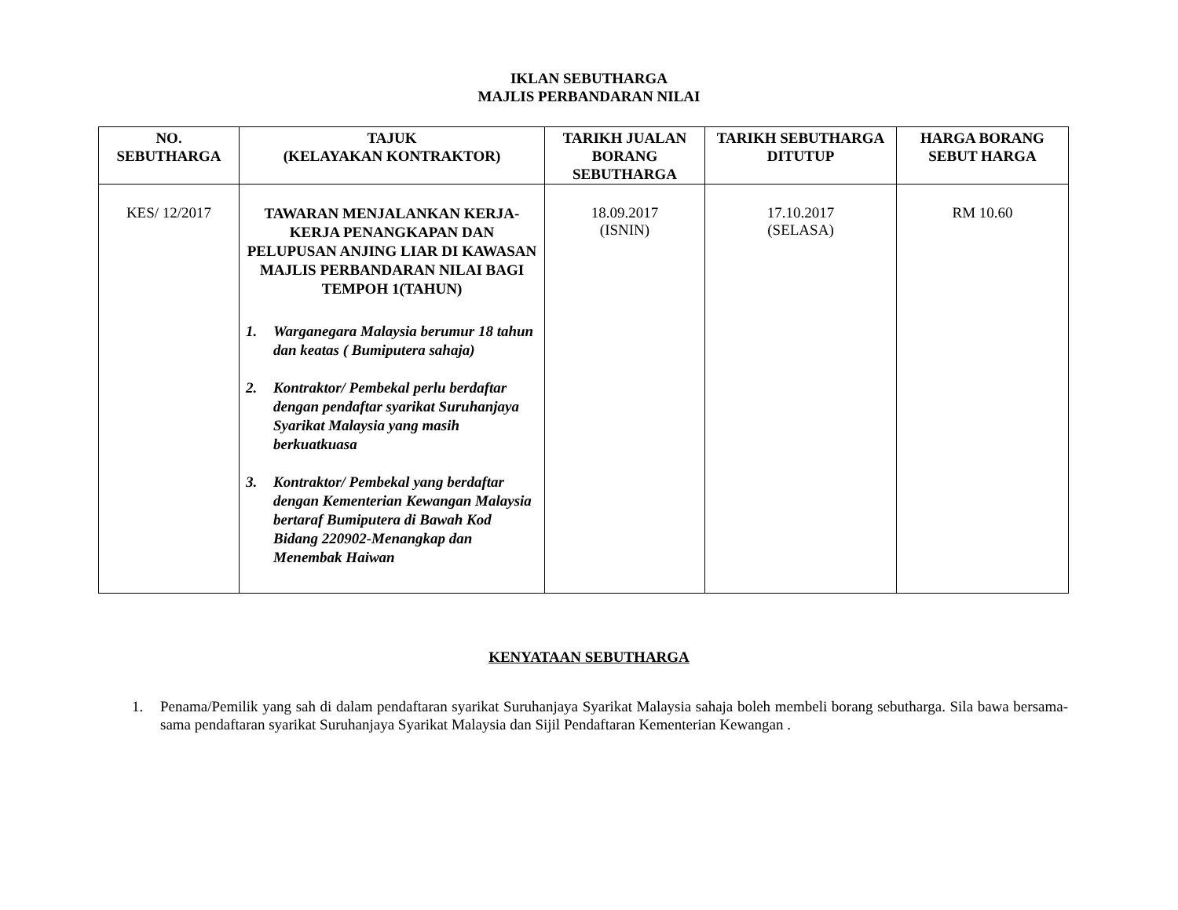IKLAN SEBUTHARGA
MAJLIS PERBANDARAN NILAI
| NO. SEBUTHARGA | TAJUK (KELAYAKAN KONTRAKTOR) | TARIKH JUALAN BORANG SEBUTHARGA | TARIKH SEBUTHARGA DITUTUP | HARGA BORANG SEBUT HARGA |
| --- | --- | --- | --- | --- |
| KES/ 12/2017 | TAWARAN MENJALANKAN KERJA-KERJA PENANGKAPAN DAN PELUPUSAN ANJING LIAR DI KAWASAN MAJLIS PERBANDARAN NILAI BAGI TEMPOH 1(TAHUN) 1. Warganegara Malaysia berumur 18 tahun dan keatas ( Bumiputera sahaja) 2. Kontraktor/ Pembekal perlu berdaftar dengan pendaftar syarikat Suruhanjaya Syarikat Malaysia yang masih berkuatkuasa 3. Kontraktor/ Pembekal yang berdaftar dengan Kementerian Kewangan Malaysia bertaraf Bumiputera di Bawah Kod Bidang 220902-Menangkap dan Menembak Haiwan | 18.09.2017 (ISNIN) | 17.10.2017 (SELASA) | RM 10.60 |
KENYATAAN SEBUTHARGA
1. Penama/Pemilik yang sah di dalam pendaftaran syarikat Suruhanjaya Syarikat Malaysia sahaja boleh membeli borang sebutharga. Sila bawa bersama-sama pendaftaran syarikat Suruhanjaya Syarikat Malaysia dan Sijil Pendaftaran Kementerian Kewangan .